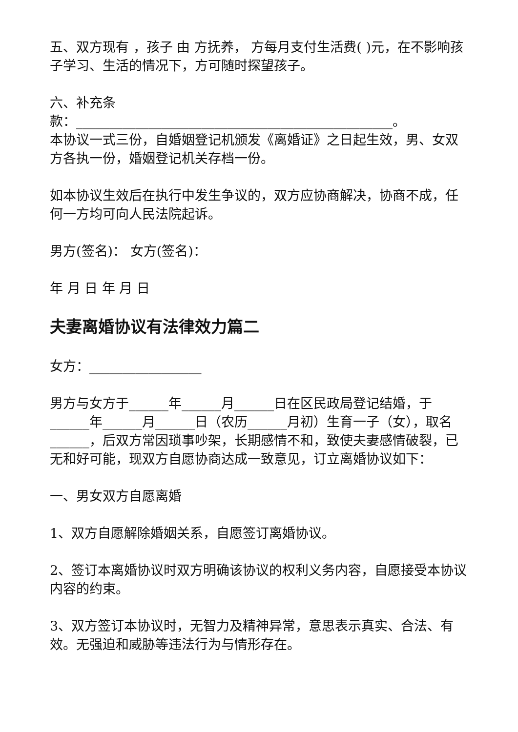五、双方现有 ，孩子 由 方抚养， 方每月支付生活费( )元，在不影响孩子学习、生活的情况下，方可随时探望孩子。
六、补充条
款：________________________________________________。
本协议一式三份，自婚姻登记机颁发《离婚证》之日起生效，男、女双方各执一份，婚姻登记机关存档一份。
如本协议生效后在执行中发生争议的，双方应协商解决，协商不成，任何一方均可向人民法院起诉。
男方(签名)： 女方(签名)：
年 月 日 年 月 日
夫妻离婚协议有法律效力篇二
女方：_________________
男方与女方于______年______月______日在区民政局登记结婚，于______年______月______日（农历______月初）生育一子（女），取名______，后双方常因琐事吵架，长期感情不和，致使夫妻感情破裂，已无和好可能，现双方自愿协商达成一致意见，订立离婚协议如下：
一、男女双方自愿离婚
1、双方自愿解除婚姻关系，自愿签订离婚协议。
2、签订本离婚协议时双方明确该协议的权利义务内容，自愿接受本协议内容的约束。
3、双方签订本协议时，无智力及精神异常，意思表示真实、合法、有效。无强迫和威胁等违法行为与情形存在。